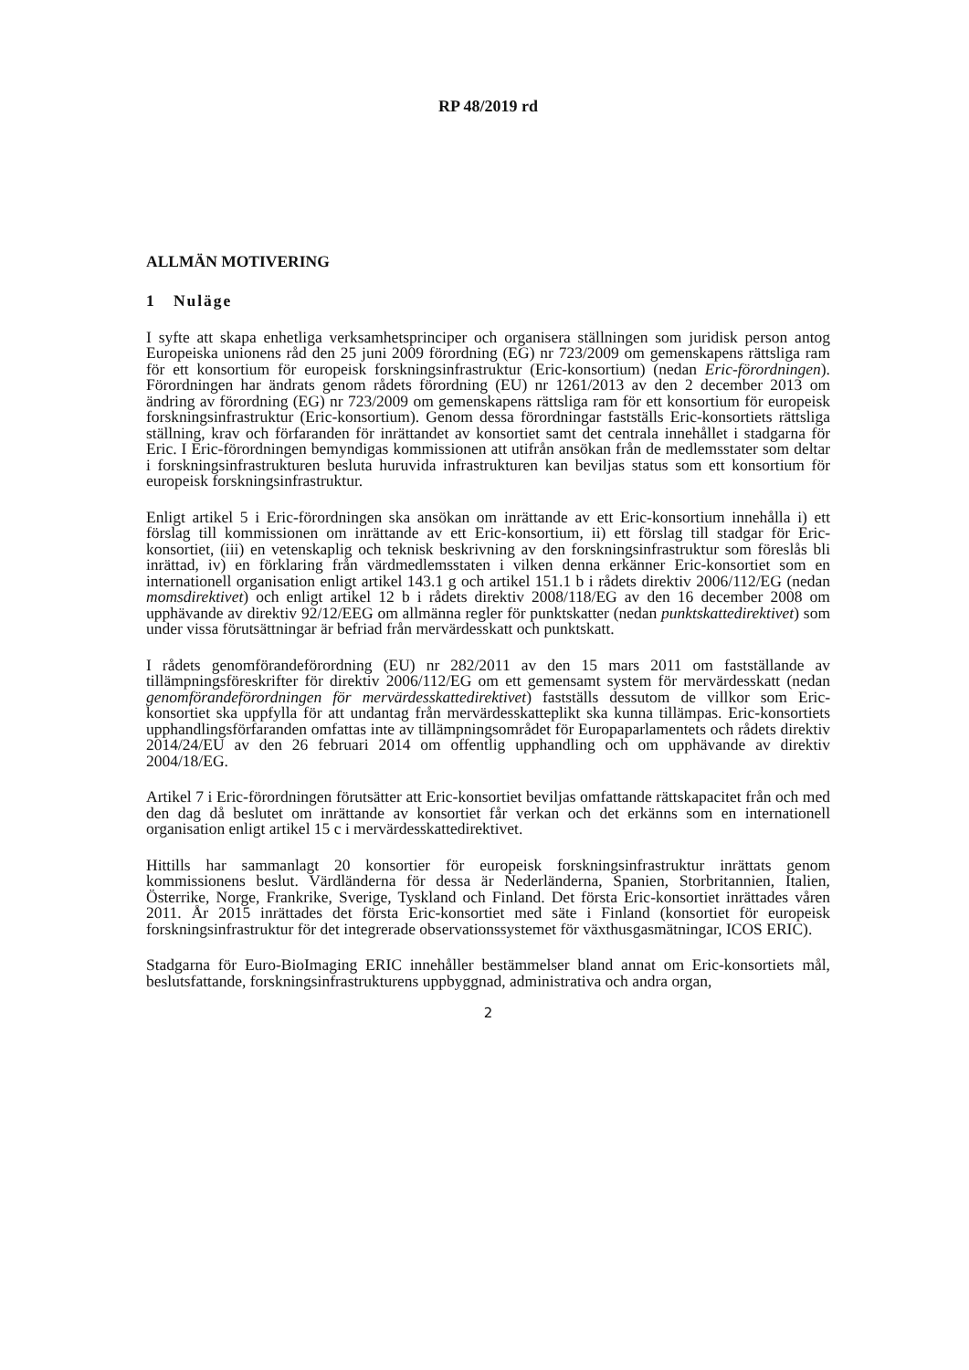RP 48/2019 rd
ALLMÄN MOTIVERING
1 Nuläge
I syfte att skapa enhetliga verksamhetsprinciper och organisera ställningen som juridisk person antog Europeiska unionens råd den 25 juni 2009 förordning (EG) nr 723/2009 om gemenskapens rättsliga ram för ett konsortium för europeisk forskningsinfrastruktur (Eric-konsortium) (nedan Eric-förordningen). Förordningen har ändrats genom rådets förordning (EU) nr 1261/2013 av den 2 december 2013 om ändring av förordning (EG) nr 723/2009 om gemenskapens rättsliga ram för ett konsortium för europeisk forskningsinfrastruktur (Eric-konsortium). Genom dessa förordningar fastställs Eric-konsortiets rättsliga ställning, krav och förfaranden för inrättandet av konsortiet samt det centrala innehållet i stadgarna för Eric. I Eric-förordningen bemyndigas kommissionen att utifrån ansökan från de medlemsstater som deltar i forskningsinfrastrukturen besluta huruvida infrastrukturen kan beviljas status som ett konsortium för europeisk forskningsinfrastruktur.
Enligt artikel 5 i Eric-förordningen ska ansökan om inrättande av ett Eric-konsortium innehålla i) ett förslag till kommissionen om inrättande av ett Eric-konsortium, ii) ett förslag till stadgar för Eric-konsortiet, (iii) en vetenskaplig och teknisk beskrivning av den forskningsinfrastruktur som föreslås bli inrättad, iv) en förklaring från värdmedlemsstaten i vilken denna erkänner Eric-konsortiet som en internationell organisation enligt artikel 143.1 g och artikel 151.1 b i rådets direktiv 2006/112/EG (nedan momsdirektivet) och enligt artikel 12 b i rådets direktiv 2008/118/EG av den 16 december 2008 om upphävande av direktiv 92/12/EEG om allmänna regler för punktskatter (nedan punktskattedirektivet) som under vissa förutsättningar är befriad från mervärdesskatt och punktskatt.
I rådets genomförandeförordning (EU) nr 282/2011 av den 15 mars 2011 om fastställande av tillämpningsföreskrifter för direktiv 2006/112/EG om ett gemensamt system för mervärdesskatt (nedan genomförandeförordningen för mervärdesskattedirektivet) fastställs dessutom de villkor som Eric-konsortiet ska uppfylla för att undantag från mervärdesskatteplikt ska kunna tillämpas. Eric-konsortiets upphandlingsförfaranden omfattas inte av tillämpningsområdet för Europaparlamentets och rådets direktiv 2014/24/EU av den 26 februari 2014 om offentlig upphandling och om upphävande av direktiv 2004/18/EG.
Artikel 7 i Eric-förordningen förutsätter att Eric-konsortiet beviljas omfattande rättskapacitet från och med den dag då beslutet om inrättande av konsortiet får verkan och det erkänns som en internationell organisation enligt artikel 15 c i mervärdesskattedirektivet.
Hittills har sammanlagt 20 konsortier för europeisk forskningsinfrastruktur inrättats genom kommissionens beslut. Värdländerna för dessa är Nederländerna, Spanien, Storbritannien, Italien, Österrike, Norge, Frankrike, Sverige, Tyskland och Finland. Det första Eric-konsortiet inrättades våren 2011. År 2015 inrättades det första Eric-konsortiet med säte i Finland (konsortiet för europeisk forskningsinfrastruktur för det integrerade observationssystemet för växthusgasmätningar, ICOS ERIC).
Stadgarna för Euro-BioImaging ERIC innehåller bestämmelser bland annat om Eric-konsortiets mål, beslutsfattande, forskningsinfrastrukturens uppbyggnad, administrativa och andra organ,
2